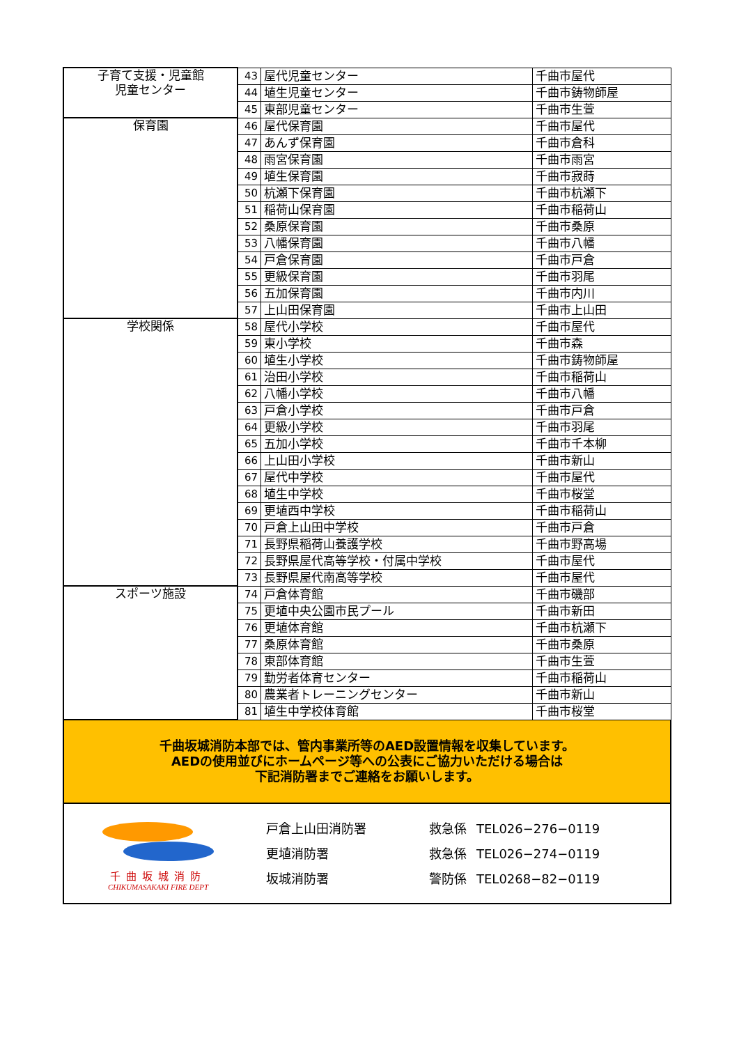| 子育て支援・児童館 児童センター | 43 | 屋代児童センター | 千曲市屋代 |
| | 44 | 埴生児童センター | 千曲市鋳物師屋 |
| | 45 | 東部児童センター | 千曲市生萱 |
| 保育園 | 46 | 屋代保育園 | 千曲市屋代 |
| | 47 | あんず保育園 | 千曲市倉科 |
| | 48 | 雨宮保育園 | 千曲市雨宮 |
| | 49 | 埴生保育園 | 千曲市寂蒔 |
| | 50 | 杭瀬下保育園 | 千曲市杭瀬下 |
| | 51 | 稲荷山保育園 | 千曲市稲荷山 |
| | 52 | 桑原保育園 | 千曲市桑原 |
| | 53 | 八幡保育園 | 千曲市八幡 |
| | 54 | 戸倉保育園 | 千曲市戸倉 |
| | 55 | 更級保育園 | 千曲市羽尾 |
| | 56 | 五加保育園 | 千曲市内川 |
| | 57 | 上山田保育園 | 千曲市上山田 |
| 学校関係 | 58 | 屋代小学校 | 千曲市屋代 |
| | 59 | 東小学校 | 千曲市森 |
| | 60 | 埴生小学校 | 千曲市鋳物師屋 |
| | 61 | 治田小学校 | 千曲市稲荷山 |
| | 62 | 八幡小学校 | 千曲市八幡 |
| | 63 | 戸倉小学校 | 千曲市戸倉 |
| | 64 | 更級小学校 | 千曲市羽尾 |
| | 65 | 五加小学校 | 千曲市千本柳 |
| | 66 | 上山田小学校 | 千曲市新山 |
| | 67 | 屋代中学校 | 千曲市屋代 |
| | 68 | 埴生中学校 | 千曲市桜堂 |
| | 69 | 更埴西中学校 | 千曲市稲荷山 |
| | 70 | 戸倉上山田中学校 | 千曲市戸倉 |
| | 71 | 長野県稲荷山養護学校 | 千曲市野高場 |
| | 72 | 長野県屋代高等学校・付属中学校 | 千曲市屋代 |
| | 73 | 長野県屋代南高等学校 | 千曲市屋代 |
| スポーツ施設 | 74 | 戸倉体育館 | 千曲市磯部 |
| | 75 | 更埴中央公園市民プール | 千曲市新田 |
| | 76 | 更埴体育館 | 千曲市杭瀬下 |
| | 77 | 桑原体育館 | 千曲市桑原 |
| | 78 | 東部体育館 | 千曲市生萱 |
| | 79 | 勤労者体育センター | 千曲市稲荷山 |
| | 80 | 農業者トレーニングセンター | 千曲市新山 |
| | 81 | 埴生中学校体育館 | 千曲市桜堂 |
千曲坂城消防本部では、管内事業所等のAED設置情報を収集しています。
AEDの使用並びにホームページ等への公表にご協力いただける場合は
下記消防署までご連絡をお願いします。
千曲坂城消防
CHIKUMASAKAKI FIRE DEPT
| 戸倉上山田消防署 | 救急係 | TEL026−276−0119 |
| 更埴消防署 | 救急係 | TEL026−274−0119 |
| 坂城消防署 | 警防係 | TEL0268−82−0119 |